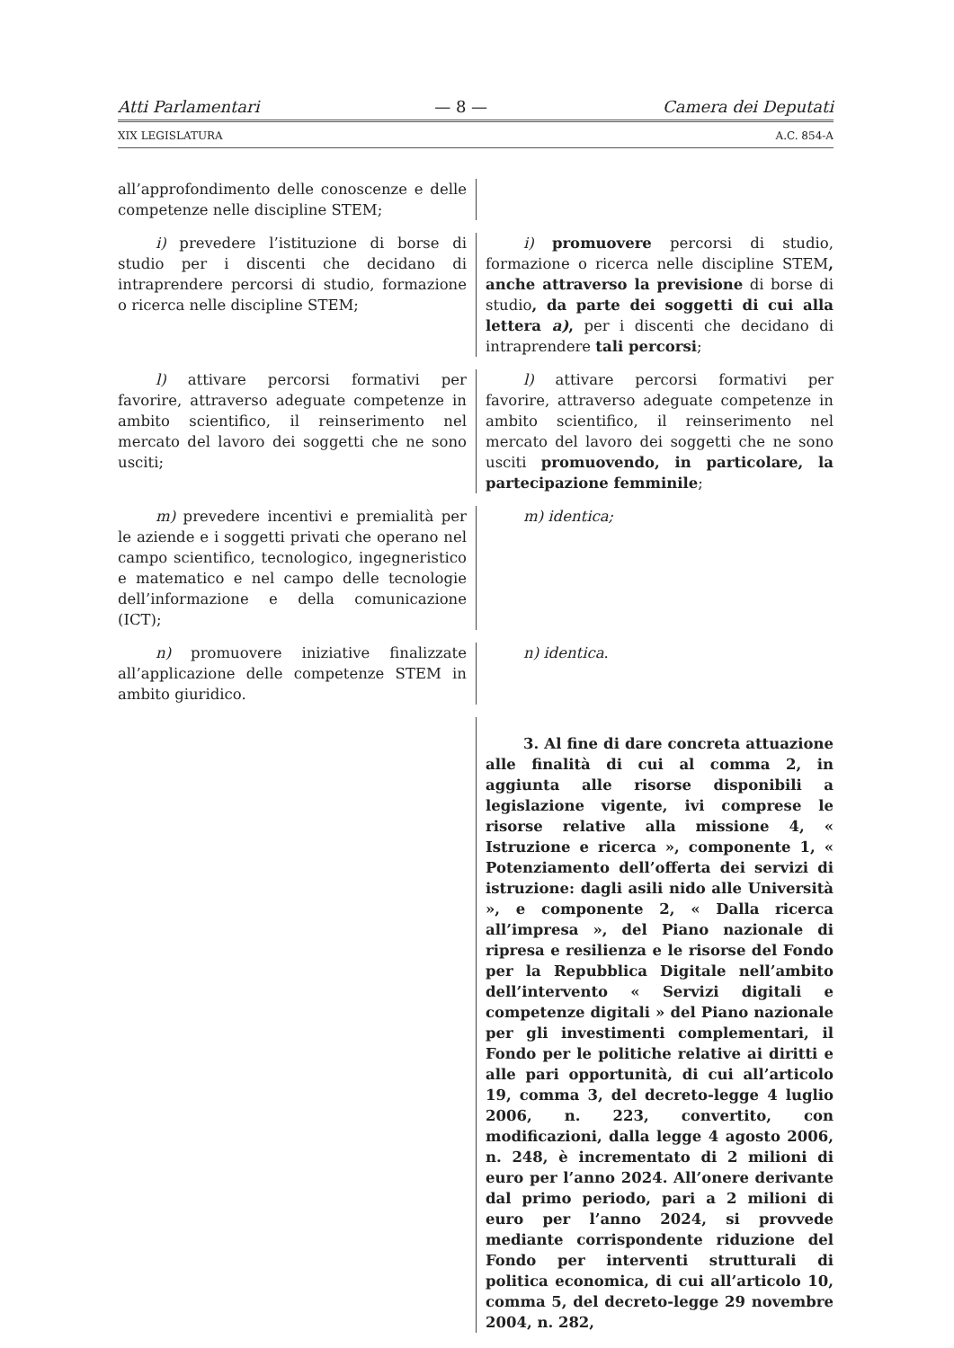Atti Parlamentari — 8 — Camera dei Deputati
XIX LEGISLATURA A.C. 854-A
all’approfondimento delle conoscenze e delle competenze nelle discipline STEM;
i) prevedere l’istituzione di borse di studio per i discenti che decidano di intraprendere percorsi di studio, formazione o ricerca nelle discipline STEM;
i) promuovere percorsi di studio, formazione o ricerca nelle discipline STEM, anche attraverso la previsione di borse di studio, da parte dei soggetti di cui alla lettera a), per i discenti che decidano di intraprendere tali percorsi;
l) attivare percorsi formativi per favorire, attraverso adeguate competenze in ambito scientifico, il reinserimento nel mercato del lavoro dei soggetti che ne sono usciti;
l) attivare percorsi formativi per favorire, attraverso adeguate competenze in ambito scientifico, il reinserimento nel mercato del lavoro dei soggetti che ne sono usciti promuovendo, in particolare, la partecipazione femminile;
m) prevedere incentivi e premialità per le aziende e i soggetti privati che operano nel campo scientifico, tecnologico, ingegneristico e matematico e nel campo delle tecnologie dell’informazione e della comunicazione (ICT);
m) identica;
n) promuovere iniziative finalizzate all’applicazione delle competenze STEM in ambito giuridico.
n) identica.
3. Al fine di dare concreta attuazione alle finalità di cui al comma 2, in aggiunta alle risorse disponibili a legislazione vigente, ivi comprese le risorse relative alla missione 4, « Istruzione e ricerca », componente 1, « Potenziamento dell’offerta dei servizi di istruzione: dagli asili nido alle Università », e componente 2, « Dalla ricerca all’impresa », del Piano nazionale di ripresa e resilienza e le risorse del Fondo per la Repubblica Digitale nell’ambito dell’intervento « Servizi digitali e competenze digitali » del Piano nazionale per gli investimenti complementari, il Fondo per le politiche relative ai diritti e alle pari opportunità, di cui all’articolo 19, comma 3, del decreto-legge 4 luglio 2006, n. 223, convertito, con modificazioni, dalla legge 4 agosto 2006, n. 248, è incrementato di 2 milioni di euro per l’anno 2024. All’onere derivante dal primo periodo, pari a 2 milioni di euro per l’anno 2024, si provvede mediante corrispondente riduzione del Fondo per interventi strutturali di politica economica, di cui all’articolo 10, comma 5, del decreto-legge 29 novembre 2004, n. 282,